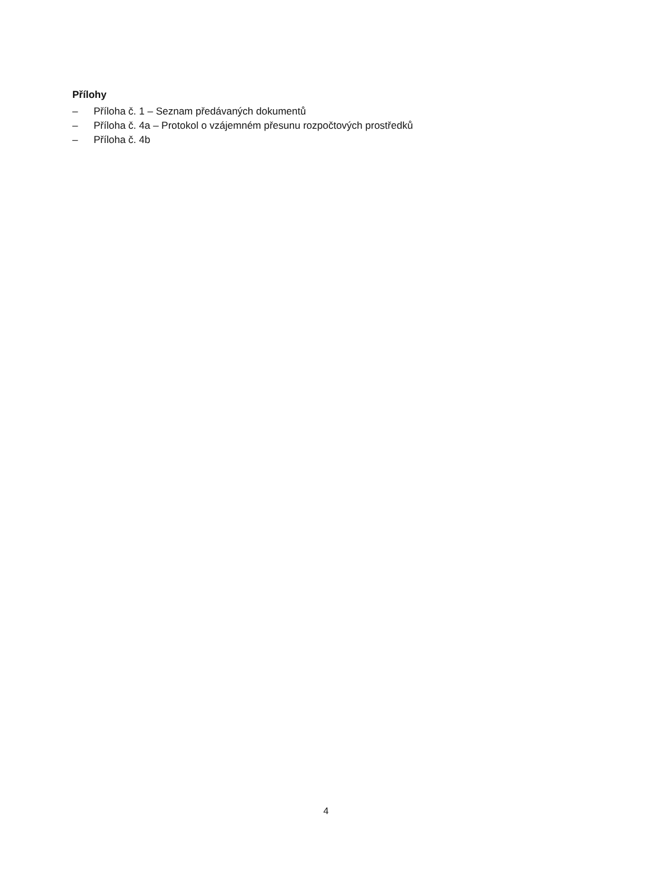Přílohy
– Příloha č. 1 – Seznam předávaných dokumentů
– Příloha č. 4a – Protokol o vzájemném přesunu rozpočtových prostředků
– Příloha č. 4b
4